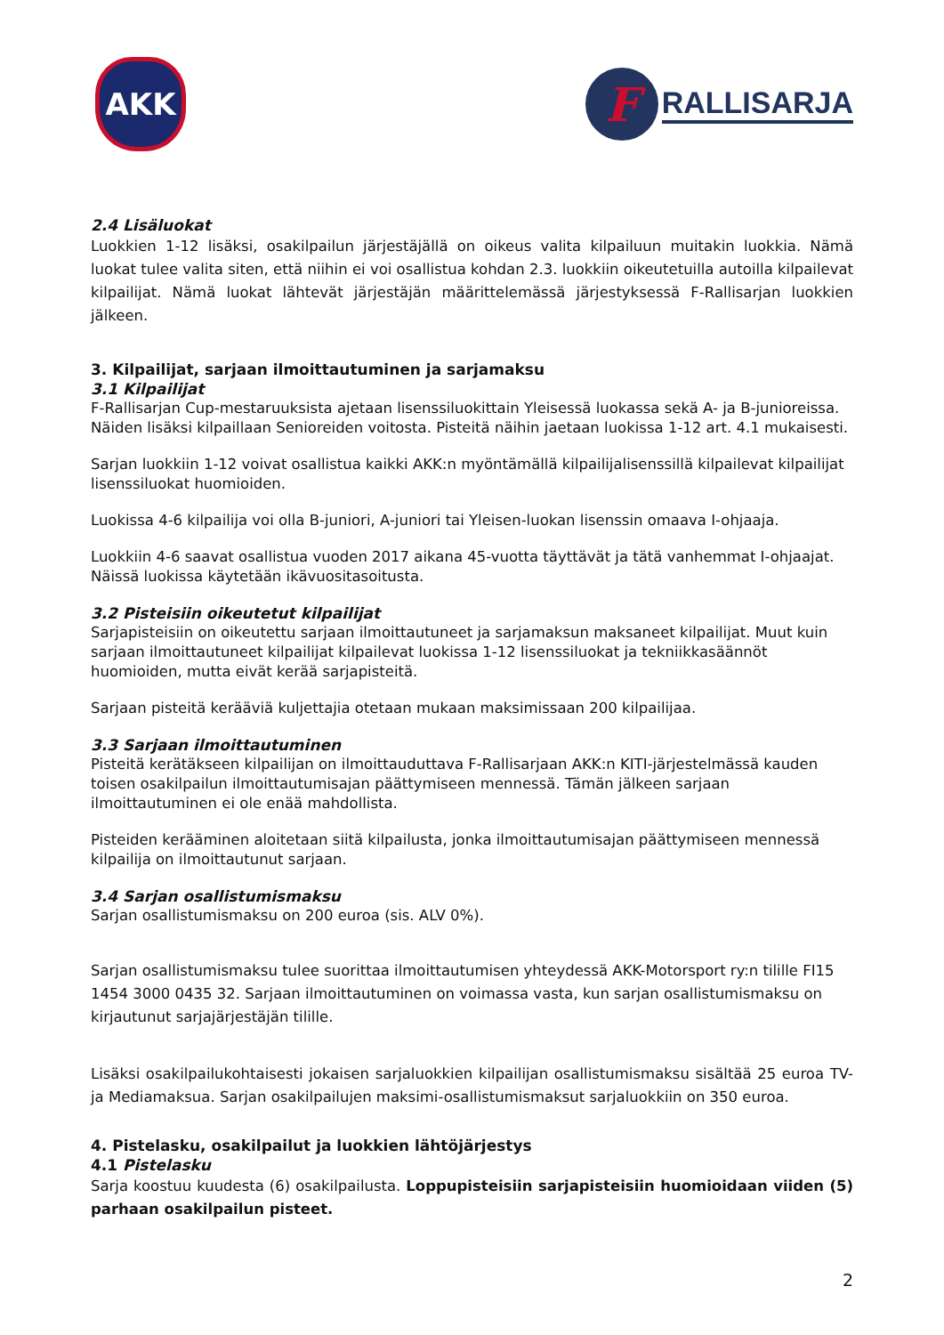AKK
F
RALLISARJA
2.4 Lisäluokat
Luokkien 1-12 lisäksi, osakilpailun järjestäjällä on oikeus valita kilpailuun muitakin luokkia. Nämä luokat tulee valita siten, että niihin ei voi osallistua kohdan 2.3. luokkiin oikeutetuilla autoilla kilpailevat kilpailijat. Nämä luokat lähtevät järjestäjän määrittelemässä järjestyksessä F-Rallisarjan luokkien jälkeen.
3. Kilpailijat, sarjaan ilmoittautuminen ja sarjamaksu
3.1 Kilpailijat
F-Rallisarjan Cup-mestaruuksista ajetaan lisenssiluokittain Yleisessä luokassa sekä A- ja B-junioreissa. Näiden lisäksi kilpaillaan Senioreiden voitosta. Pisteitä näihin jaetaan luokissa 1-12 art. 4.1 mukaisesti.
Sarjan luokkiin 1-12 voivat osallistua kaikki AKK:n myöntämällä kilpailijalisenssillä kilpailevat kilpailijat lisenssiluokat huomioiden.
Luokissa 4-6 kilpailija voi olla B-juniori, A-juniori tai Yleisen-luokan lisenssin omaava I-ohjaaja.
Luokkiin 4-6 saavat osallistua vuoden 2017 aikana 45-vuotta täyttävät ja tätä vanhemmat I-ohjaajat. Näissä luokissa käytetään ikävuositasoitusta.
3.2 Pisteisiin oikeutetut kilpailijat
Sarjapisteisiin on oikeutettu sarjaan ilmoittautuneet ja sarjamaksun maksaneet kilpailijat. Muut kuin sarjaan ilmoittautuneet kilpailijat kilpailevat luokissa 1-12 lisenssiluokat ja tekniikkasäännöt huomioiden, mutta eivät kerää sarjapisteitä.
Sarjaan pisteitä kerääviä kuljettajia otetaan mukaan maksimissaan 200 kilpailijaa.
3.3 Sarjaan ilmoittautuminen
Pisteitä kerätäkseen kilpailijan on ilmoittauduttava F-Rallisarjaan AKK:n KITI-järjestelmässä kauden toisen osakilpailun ilmoittautumisajan päättymiseen mennessä. Tämän jälkeen sarjaan ilmoittautuminen ei ole enää mahdollista.
Pisteiden kerääminen aloitetaan siitä kilpailusta, jonka ilmoittautumisajan päättymiseen mennessä kilpailija on ilmoittautunut sarjaan.
3.4 Sarjan osallistumismaksu
Sarjan osallistumismaksu on 200 euroa (sis. ALV 0%).
Sarjan osallistumismaksu tulee suorittaa ilmoittautumisen yhteydessä AKK-Motorsport ry:n tilille FI15 1454 3000 0435 32. Sarjaan ilmoittautuminen on voimassa vasta, kun sarjan osallistumismaksu on kirjautunut sarjajärjestäjän tilille.
Lisäksi osakilpailukohtaisesti jokaisen sarjaluokkien kilpailijan osallistumismaksu sisältää 25 euroa TV- ja Mediamaksua. Sarjan osakilpailujen maksimi-osallistumismaksut sarjaluokkiin on 350 euroa.
4. Pistelasku, osakilpailut ja luokkien lähtöjärjestys
4.1 Pistelasku
Sarja koostuu kuudesta (6) osakilpailusta. Loppupisteisiin sarjapisteisiin huomioidaan viiden (5) parhaan osakilpailun pisteet.
2